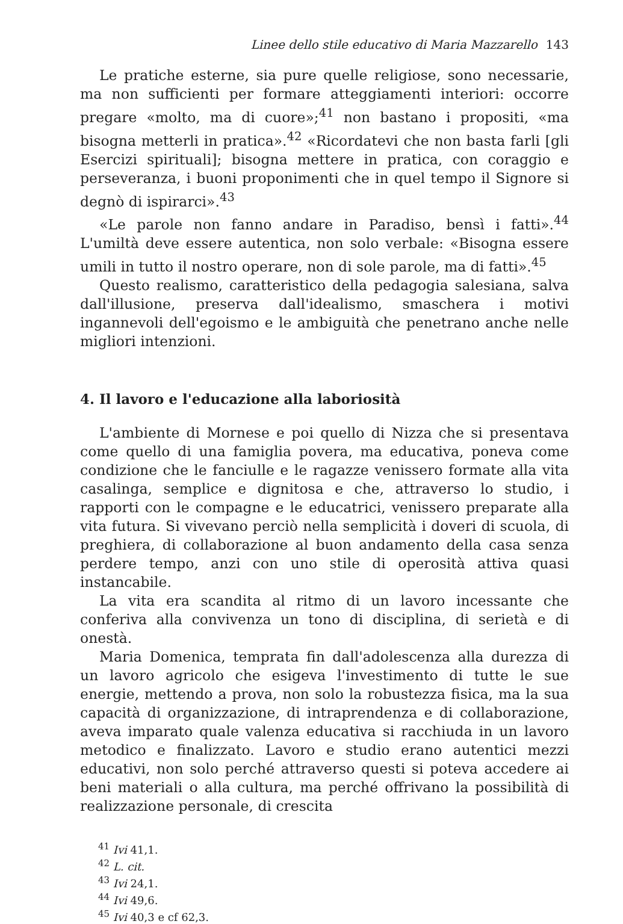Linee dello stile educativo di Maria Mazzarello 143
Le pratiche esterne, sia pure quelle religiose, sono necessarie, ma non sufficienti per formare atteggiamenti interiori: occorre pregare «molto, ma di cuore»;<sup>41</sup> non bastano i propositi, «ma bisogna metterli in pratica».<sup>42</sup> «Ricordatevi che non basta farli [gli Esercizi spirituali]; bisogna mettere in pratica, con coraggio e perseveranza, i buoni proponimenti che in quel tempo il Signore si degnò di ispirarci».<sup>43</sup>
«Le parole non fanno andare in Paradiso, bensì i fatti».<sup>44</sup> L'umiltà deve essere autentica, non solo verbale: «Bisogna essere umili in tutto il nostro operare, non di sole parole, ma di fatti».<sup>45</sup>
Questo realismo, caratteristico della pedagogia salesiana, salva dall'illusione, preserva dall'idealismo, smaschera i motivi ingannevoli dell'egoismo e le ambiguità che penetrano anche nelle migliori intenzioni.
4. Il lavoro e l'educazione alla laboriosità
L'ambiente di Mornese e poi quello di Nizza che si presentava come quello di una famiglia povera, ma educativa, poneva come condizione che le fanciulle e le ragazze venissero formate alla vita casalinga, semplice e dignitosa e che, attraverso lo studio, i rapporti con le compagne e le educatrici, venissero preparate alla vita futura. Si vivevano perciò nella semplicità i doveri di scuola, di preghiera, di collaborazione al buon andamento della casa senza perdere tempo, anzi con uno stile di operosità attiva quasi instancabile.
La vita era scandita al ritmo di un lavoro incessante che conferiva alla convivenza un tono di disciplina, di serietà e di onestà.
Maria Domenica, temprata fin dall'adolescenza alla durezza di un lavoro agricolo che esigeva l'investimento di tutte le sue energie, mettendo a prova, non solo la robustezza fisica, ma la sua capacità di organizzazione, di intraprendenza e di collaborazione, aveva imparato quale valenza educativa si racchiuda in un lavoro metodico e finalizzato. Lavoro e studio erano autentici mezzi educativi, non solo perché attraverso questi si poteva accedere ai beni materiali o alla cultura, ma perché offrivano la possibilità di realizzazione personale, di crescita
<sup>41</sup> Ivi 41,1.
<sup>42</sup> L. cit.
<sup>43</sup> Ivi 24,1.
<sup>44</sup> Ivi 49,6.
<sup>45</sup> Ivi 40,3 e cf 62,3.